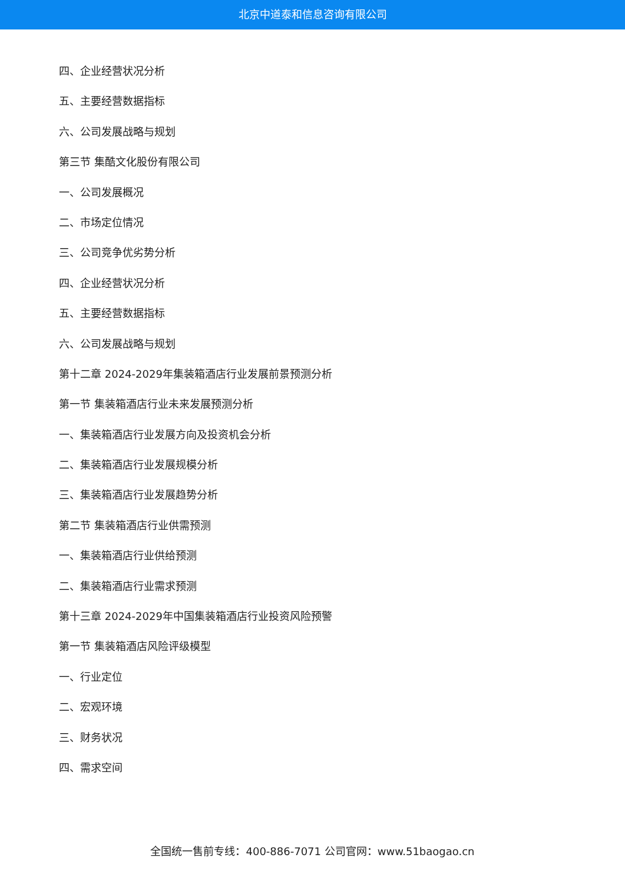北京中道泰和信息咨询有限公司
四、企业经营状况分析
五、主要经营数据指标
六、公司发展战略与规划
第三节 集酷文化股份有限公司
一、公司发展概况
二、市场定位情况
三、公司竞争优劣势分析
四、企业经营状况分析
五、主要经营数据指标
六、公司发展战略与规划
第十二章 2024-2029年集装箱酒店行业发展前景预测分析
第一节 集装箱酒店行业未来发展预测分析
一、集装箱酒店行业发展方向及投资机会分析
二、集装箱酒店行业发展规模分析
三、集装箱酒店行业发展趋势分析
第二节 集装箱酒店行业供需预测
一、集装箱酒店行业供给预测
二、集装箱酒店行业需求预测
第十三章 2024-2029年中国集装箱酒店行业投资风险预警
第一节 集装箱酒店风险评级模型
一、行业定位
二、宏观环境
三、财务状况
四、需求空间
全国统一售前专线：400-886-7071 公司官网：www.51baogao.cn